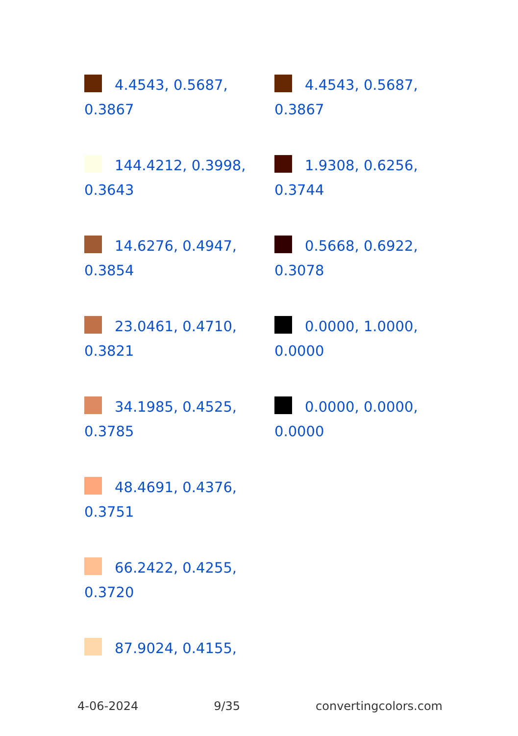4.4543, 0.5687,
0.3867
144.4212, 0.3998,
0.3643
14.6276, 0.4947,
0.3854
23.0461, 0.4710,
0.3821
34.1985, 0.4525,
0.3785
48.4691, 0.4376,
0.3751
66.2422, 0.4255,
0.3720
87.9024, 0.4155,
4.4543, 0.5687,
0.3867
1.9308, 0.6256,
0.3744
0.5668, 0.6922,
0.3078
0.0000, 1.0000,
0.0000
0.0000, 0.0000,
0.0000
4-06-2024 9/35 convertingcolors.com